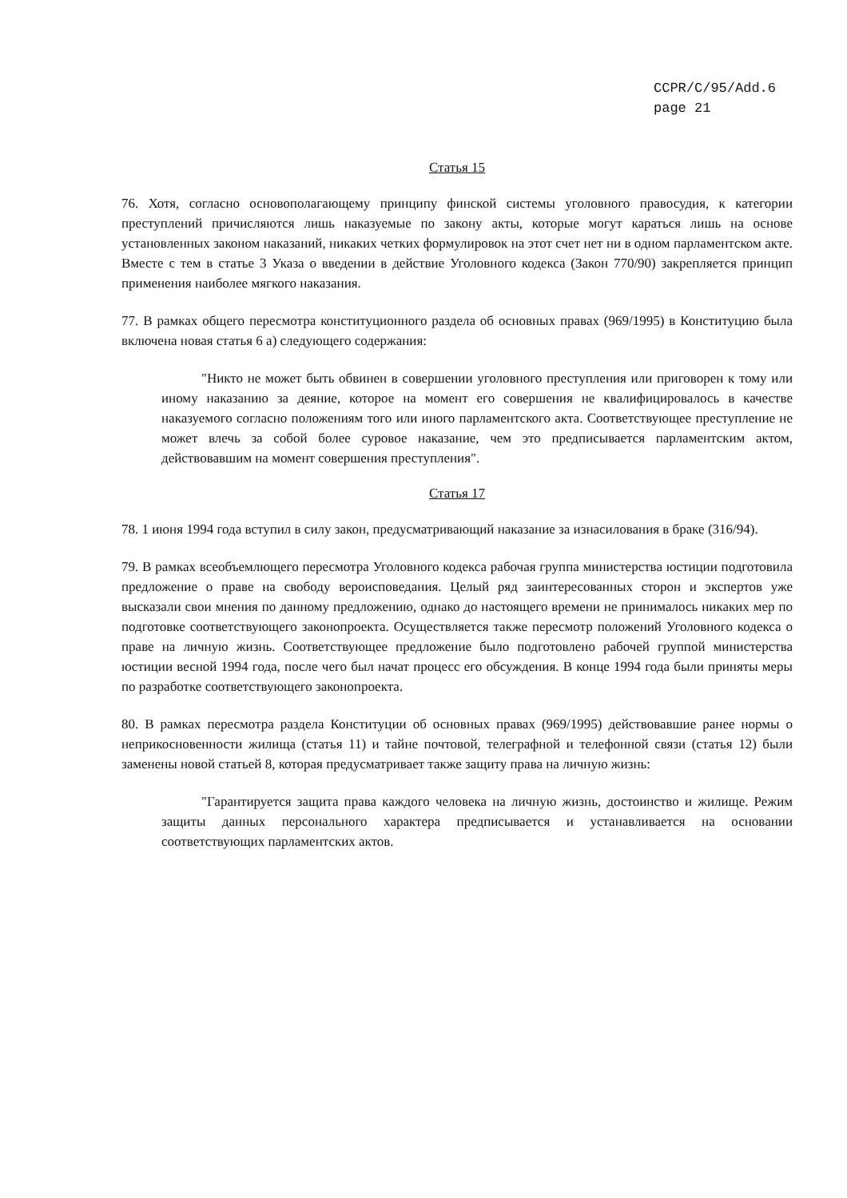CCPR/C/95/Add.6
page 21
Статья 15
76. Хотя, согласно основополагающему принципу финской системы уголовного правосудия, к категории преступлений причисляются лишь наказуемые по закону акты, которые могут караться лишь на основе установленных законом наказаний, никаких четких формулировок на этот счет нет ни в одном парламентском акте. Вместе с тем в статье 3 Указа о введении в действие Уголовного кодекса (Закон 770/90) закрепляется принцип применения наиболее мягкого наказания.
77. В рамках общего пересмотра конституционного раздела об основных правах (969/1995) в Конституцию была включена новая статья 6 а) следующего содержания:
"Никто не может быть обвинен в совершении уголовного преступления или приговорен к тому или иному наказанию за деяние, которое на момент его совершения не квалифицировалось в качестве наказуемого согласно положениям того или иного парламентского акта. Соответствующее преступление не может влечь за собой более суровое наказание, чем это предписывается парламентским актом, действовавшим на момент совершения преступления".
Статья 17
78. 1 июня 1994 года вступил в силу закон, предусматривающий наказание за изнасилования в браке (316/94).
79. В рамках всеобъемлющего пересмотра Уголовного кодекса рабочая группа министерства юстиции подготовила предложение о праве на свободу вероисповедания. Целый ряд заинтересованных сторон и экспертов уже высказали свои мнения по данному предложению, однако до настоящего времени не принималось никаких мер по подготовке соответствующего законопроекта. Осуществляется также пересмотр положений Уголовного кодекса о праве на личную жизнь. Соответствующее предложение было подготовлено рабочей группой министерства юстиции весной 1994 года, после чего был начат процесс его обсуждения. В конце 1994 года были приняты меры по разработке соответствующего законопроекта.
80. В рамках пересмотра раздела Конституции об основных правах (969/1995) действовавшие ранее нормы о неприкосновенности жилища (статья 11) и тайне почтовой, телеграфной и телефонной связи (статья 12) были заменены новой статьей 8, которая предусматривает также защиту права на личную жизнь:
"Гарантируется защита права каждого человека на личную жизнь, достоинство и жилище. Режим защиты данных персонального характера предписывается и устанавливается на основании соответствующих парламентских актов.